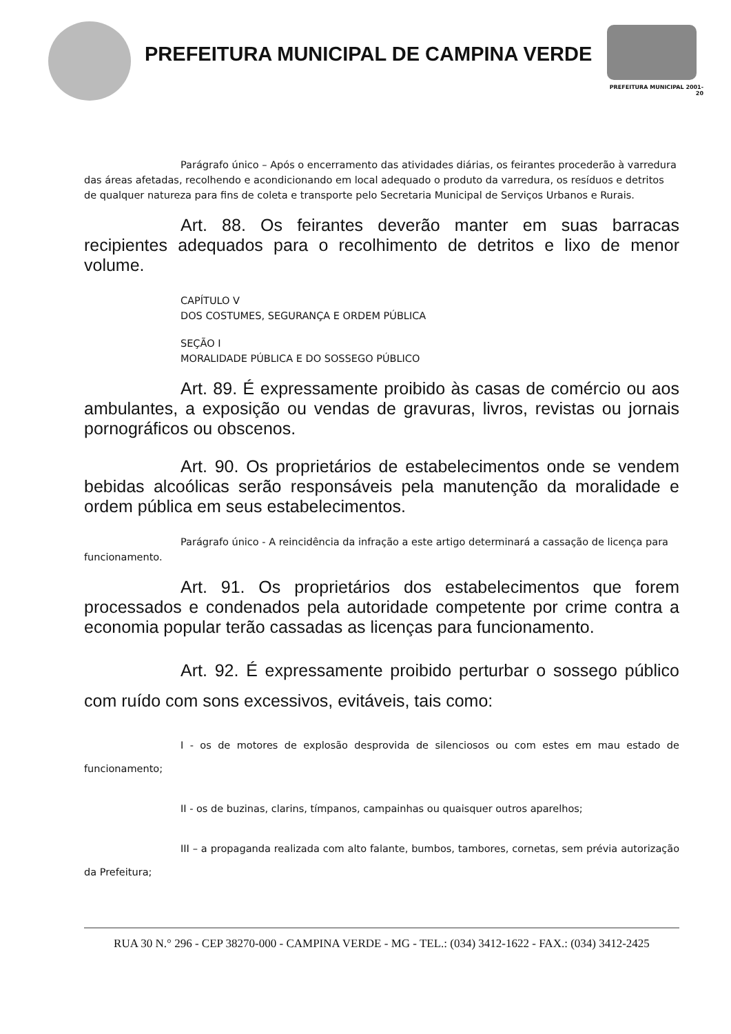PREFEITURA MUNICIPAL DE CAMPINA VERDE
PREFEITURA MUNICIPAL 2001-20
Parágrafo único – Após o encerramento das atividades diárias, os feirantes procederão à varredura das áreas afetadas, recolhendo e acondicionando em local adequado o produto da varredura, os resíduos e detritos de qualquer natureza para fins de coleta e transporte pelo Secretaria Municipal de Serviços Urbanos e Rurais.
Art. 88. Os feirantes deverão manter em suas barracas recipientes adequados para o recolhimento de detritos e lixo de menor volume.
CAPÍTULO V
DOS COSTUMES, SEGURANÇA E ORDEM PÚBLICA
SEÇÃO I
MORALIDADE PÚBLICA E DO SOSSEGO PÚBLICO
Art. 89. É expressamente proibido às casas de comércio ou aos ambulantes, a exposição ou vendas de gravuras, livros, revistas ou jornais pornográficos ou obscenos.
Art. 90. Os proprietários de estabelecimentos onde se vendem bebidas alcoólicas serão responsáveis pela manutenção da moralidade e ordem pública em seus estabelecimentos.
Parágrafo único - A reincidência da infração a este artigo determinará a cassação de licença para funcionamento.
Art. 91. Os proprietários dos estabelecimentos que forem processados e condenados pela autoridade competente por crime contra a economia popular terão cassadas as licenças para funcionamento.
Art. 92. É expressamente proibido perturbar o sossego público com ruído com sons excessivos, evitáveis, tais como:
I - os de motores de explosão desprovida de silenciosos ou com estes em mau estado de funcionamento;
II - os de buzinas, clarins, tímpanos, campainhas ou quaisquer outros aparelhos;
III – a propaganda realizada com alto falante, bumbos, tambores, cornetas, sem prévia autorização da Prefeitura;
RUA 30 N.° 296 - CEP 38270-000 - CAMPINA VERDE - MG - TEL.: (034) 3412-1622 - FAX.: (034) 3412-2425